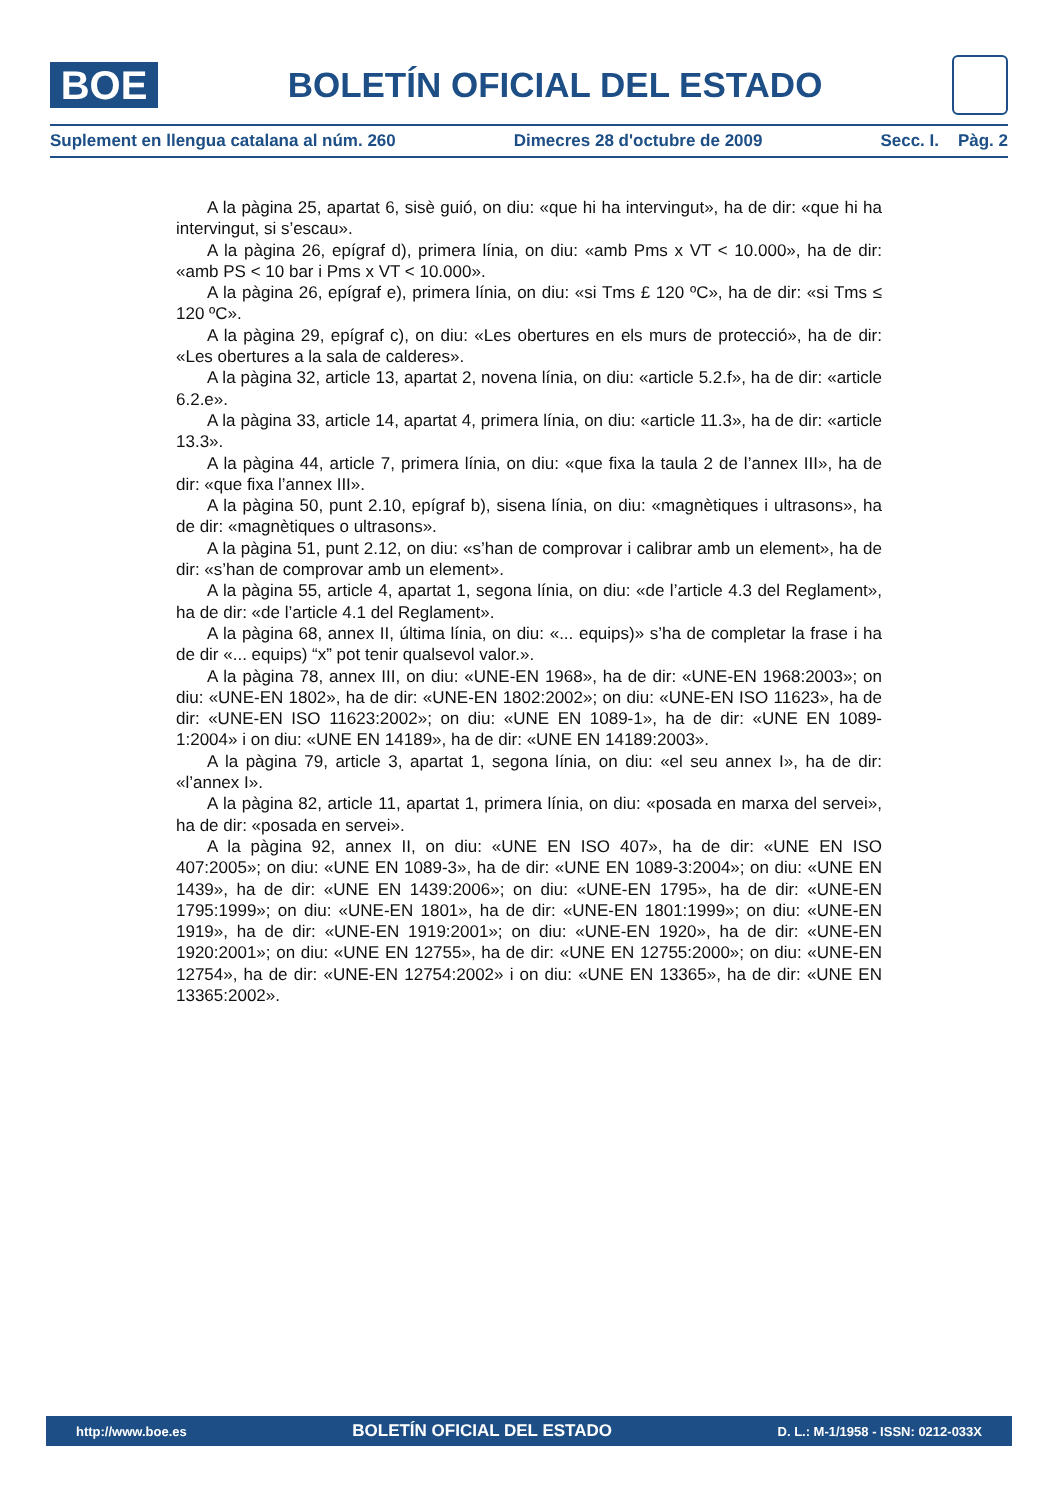BOE
BOLETÍN OFICIAL DEL ESTADO
Suplement en llengua catalana al núm. 260 Dimecres 28 d'octubre de 2009 Secc. I. Pàg. 2
A la pàgina 25, apartat 6, sisè guió, on diu: «que hi ha intervingut», ha de dir: «que hi ha intervingut, si s’escau».
A la pàgina 26, epígraf d), primera línia, on diu: «amb Pms x VT < 10.000», ha de dir: «amb PS < 10 bar i Pms x VT < 10.000».
A la pàgina 26, epígraf e), primera línia, on diu: «si Tms £ 120 ºC», ha de dir: «si Tms ≤ 120 ºC».
A la pàgina 29, epígraf c), on diu: «Les obertures en els murs de protecció», ha de dir: «Les obertures a la sala de calderes».
A la pàgina 32, article 13, apartat 2, novena línia, on diu: «article 5.2.f», ha de dir: «article 6.2.e».
A la pàgina 33, article 14, apartat 4, primera línia, on diu: «article 11.3», ha de dir: «article 13.3».
A la pàgina 44, article 7, primera línia, on diu: «que fixa la taula 2 de l’annex III», ha de dir: «que fixa l’annex III».
A la pàgina 50, punt 2.10, epígraf b), sisena línia, on diu: «magnètiques i ultrasons», ha de dir: «magnètiques o ultrasons».
A la pàgina 51, punt 2.12, on diu: «s’han de comprovar i calibrar amb un element», ha de dir: «s’han de comprovar amb un element».
A la pàgina 55, article 4, apartat 1, segona línia, on diu: «de l’article 4.3 del Reglament», ha de dir: «de l’article 4.1 del Reglament».
A la pàgina 68, annex II, última línia, on diu: «... equips)» s’ha de completar la frase i ha de dir «... equips) “x” pot tenir qualsevol valor.».
A la pàgina 78, annex III, on diu: «UNE-EN 1968», ha de dir: «UNE-EN 1968:2003»; on diu: «UNE-EN 1802», ha de dir: «UNE-EN 1802:2002»; on diu: «UNE-EN ISO 11623», ha de dir: «UNE-EN ISO 11623:2002»; on diu: «UNE EN 1089-1», ha de dir: «UNE EN 1089-1:2004» i on diu: «UNE EN 14189», ha de dir: «UNE EN 14189:2003».
A la pàgina 79, article 3, apartat 1, segona línia, on diu: «el seu annex I», ha de dir: «l’annex I».
A la pàgina 82, article 11, apartat 1, primera línia, on diu: «posada en marxa del servei», ha de dir: «posada en servei».
A la pàgina 92, annex II, on diu: «UNE EN ISO 407», ha de dir: «UNE EN ISO 407:2005»; on diu: «UNE EN 1089-3», ha de dir: «UNE EN 1089-3:2004»; on diu: «UNE EN 1439», ha de dir: «UNE EN 1439:2006»; on diu: «UNE-EN 1795», ha de dir: «UNE-EN 1795:1999»; on diu: «UNE-EN 1801», ha de dir: «UNE-EN 1801:1999»; on diu: «UNE-EN 1919», ha de dir: «UNE-EN 1919:2001»; on diu: «UNE-EN 1920», ha de dir: «UNE-EN 1920:2001»; on diu: «UNE EN 12755», ha de dir: «UNE EN 12755:2000»; on diu: «UNE-EN 12754», ha de dir: «UNE-EN 12754:2002» i on diu: «UNE EN 13365», ha de dir: «UNE EN 13365:2002».
http://www.boe.es BOLETÍN OFICIAL DEL ESTADO D. L.: M-1/1958 - ISSN: 0212-033X